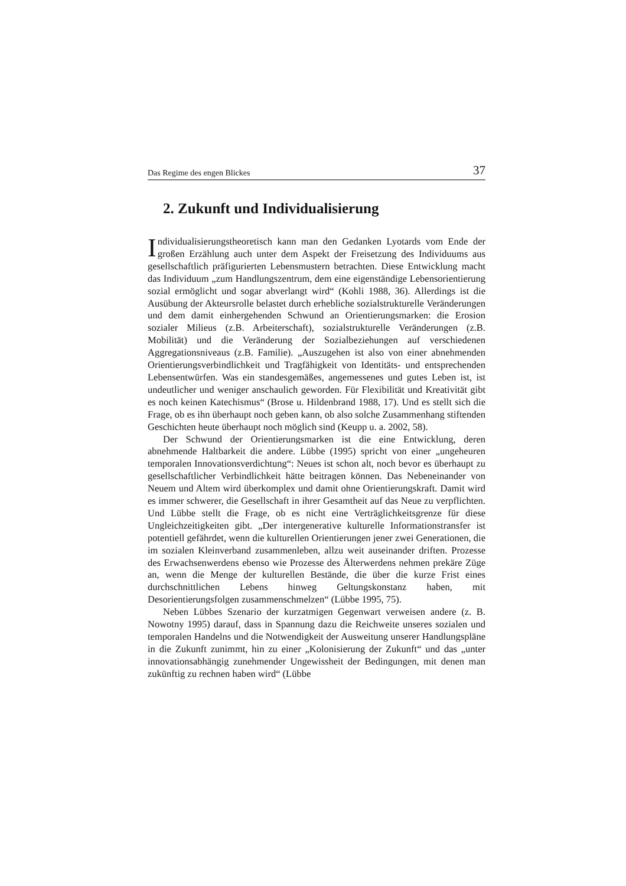Das Regime des engen Blickes 37
2. Zukunft und Individualisierung
Individualisierungstheoretisch kann man den Gedanken Lyotards vom Ende der großen Erzählung auch unter dem Aspekt der Freisetzung des Individuums aus gesellschaftlich präfigurierten Lebensmustern betrachten. Diese Entwicklung macht das Individuum „zum Handlungszentrum, dem eine eigenständige Lebensorientierung sozial ermöglicht und sogar abverlangt wird“ (Kohli 1988, 36). Allerdings ist die Ausübung der Akteursrolle belastet durch erhebliche sozialstrukturelle Veränderungen und dem damit einhergehenden Schwund an Orientierungsmarken: die Erosion sozialer Milieus (z.B. Arbeiterschaft), sozialstrukturelle Veränderungen (z.B. Mobilität) und die Veränderung der Sozialbeziehungen auf verschiedenen Aggregationsniveaus (z.B. Familie). „Auszugehen ist also von einer abnehmenden Orientierungsverbindlichkeit und Tragfähigkeit von Identitäts- und entsprechenden Lebensentwürfen. Was ein standesgemäßes, angemessenes und gutes Leben ist, ist undeutlicher und weniger anschaulich geworden. Für Flexibilität und Kreativität gibt es noch keinen Katechismus“ (Brose u. Hildenbrand 1988, 17). Und es stellt sich die Frage, ob es ihn überhaupt noch geben kann, ob also solche Zusammenhang stiftenden Geschichten heute überhaupt noch möglich sind (Keupp u. a. 2002, 58).
Der Schwund der Orientierungsmarken ist die eine Entwicklung, deren abnehmende Haltbarkeit die andere. Lübbe (1995) spricht von einer „ungeheuren temporalen Innovationsverdichtung“: Neues ist schon alt, noch bevor es überhaupt zu gesellschaftlicher Verbindlichkeit hätte beitragen können. Das Nebeneinander von Neuem und Altem wird überkomplex und damit ohne Orientierungskraft. Damit wird es immer schwerer, die Gesellschaft in ihrer Gesamtheit auf das Neue zu verpflichten. Und Lübbe stellt die Frage, ob es nicht eine Verträglichkeitsgrenze für diese Ungleichzeitigkeiten gibt. „Der intergenerative kulturelle Informationstransfer ist potentiell gefährdet, wenn die kulturellen Orientierungen jener zwei Generationen, die im sozialen Kleinverband zusammenleben, allzu weit auseinander driften. Prozesse des Erwachsenwerdens ebenso wie Prozesse des Älterwerdens nehmen prekäre Züge an, wenn die Menge der kulturellen Bestände, die über die kurze Frist eines durchschnittlichen Lebens hinweg Geltungskonstanz haben, mit Desorientierungsfolgen zusammenschmelzen“ (Lübbe 1995, 75).
Neben Lübbes Szenario der kurzatmigen Gegenwart verweisen andere (z. B. Nowotny 1995) darauf, dass in Spannung dazu die Reichweite unseres sozialen und temporalen Handelns und die Notwendigkeit der Ausweitung unserer Handlungspläne in die Zukunft zunimmt, hin zu einer „Kolonisierung der Zukunft“ und das „unter innovationsabhängig zunehmender Ungewissheit der Bedingungen, mit denen man zukünftig zu rechnen haben wird“ (Lübbe